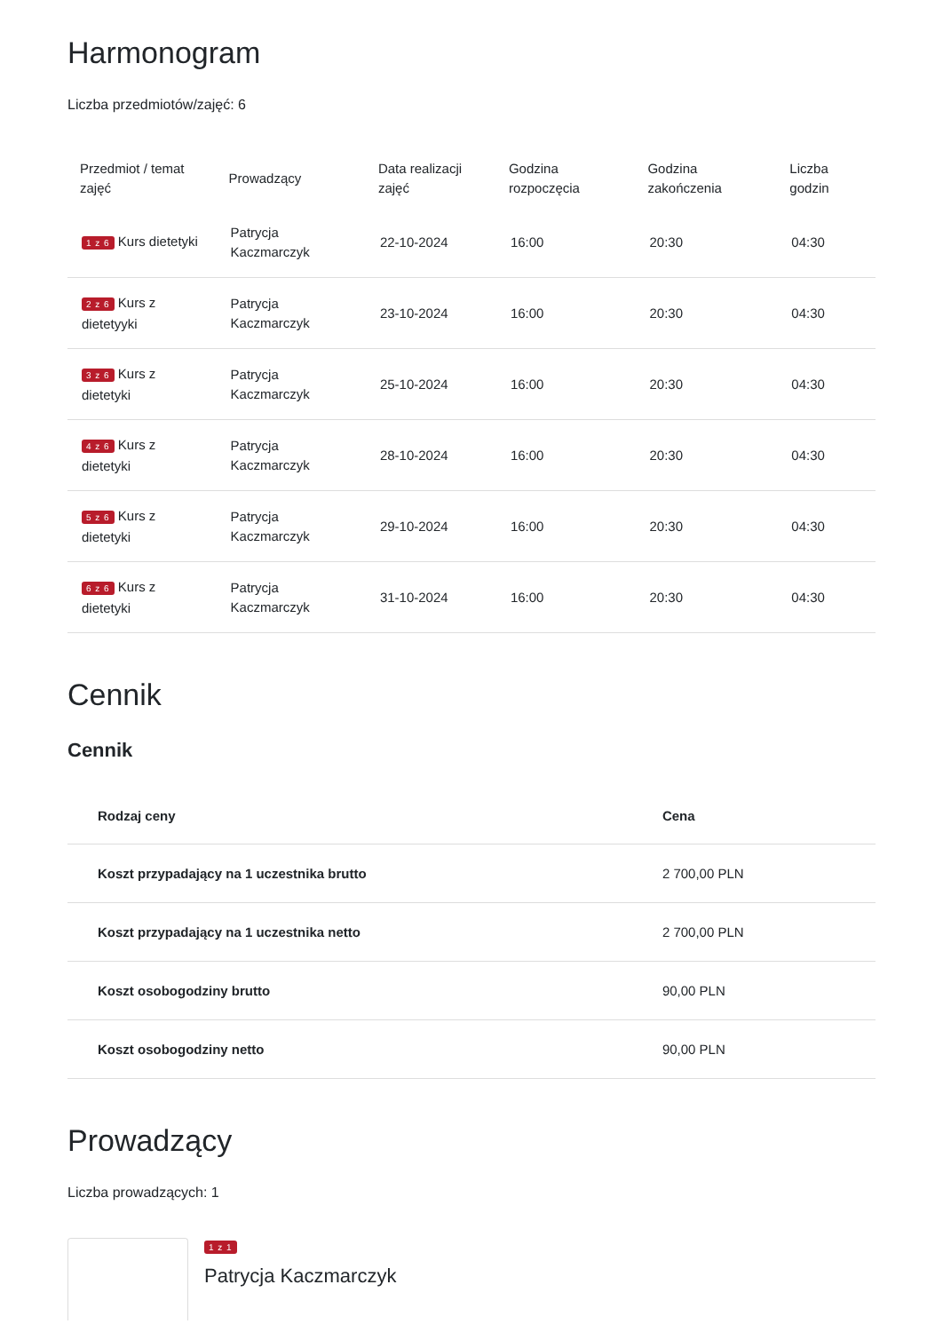Harmonogram
Liczba przedmiotów/zajęć: 6
| Przedmiot / temat zajęć | Prowadzący | Data realizacji zajęć | Godzina rozpoczęcia | Godzina zakończenia | Liczba godzin |
| --- | --- | --- | --- | --- | --- |
| 1 z 6 Kurs dietetyki | Patrycja Kaczmarczyk | 22-10-2024 | 16:00 | 20:30 | 04:30 |
| 2 z 6 Kurs z dietetyyki | Patrycja Kaczmarczyk | 23-10-2024 | 16:00 | 20:30 | 04:30 |
| 3 z 6 Kurs z dietetyki | Patrycja Kaczmarczyk | 25-10-2024 | 16:00 | 20:30 | 04:30 |
| 4 z 6 Kurs z dietetyki | Patrycja Kaczmarczyk | 28-10-2024 | 16:00 | 20:30 | 04:30 |
| 5 z 6 Kurs z dietetyki | Patrycja Kaczmarczyk | 29-10-2024 | 16:00 | 20:30 | 04:30 |
| 6 z 6 Kurs z dietetyki | Patrycja Kaczmarczyk | 31-10-2024 | 16:00 | 20:30 | 04:30 |
Cennik
Cennik
| Rodzaj ceny | Cena |
| --- | --- |
| Koszt przypadający na 1 uczestnika brutto | 2 700,00 PLN |
| Koszt przypadający na 1 uczestnika netto | 2 700,00 PLN |
| Koszt osobogodziny brutto | 90,00 PLN |
| Koszt osobogodziny netto | 90,00 PLN |
Prowadzący
Liczba prowadzących: 1
1 z 1
Patrycja Kaczmarczyk